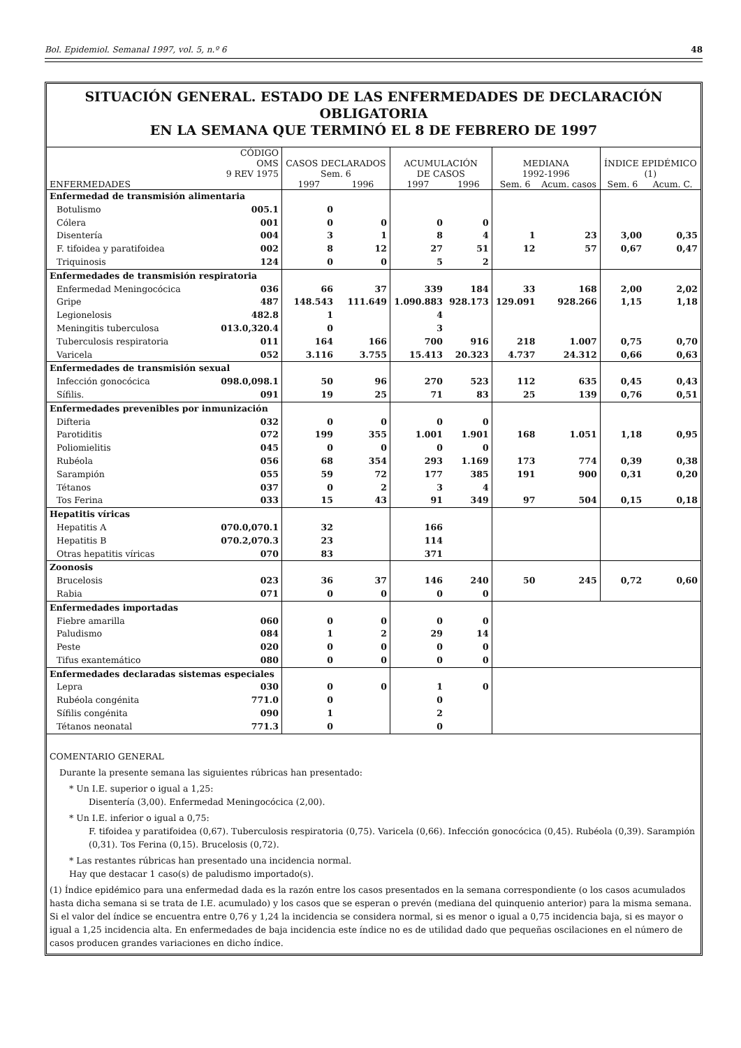Bol. Epidemiol. Semanal 1997, vol. 5, n.º 6 48
SITUACIÓN GENERAL. ESTADO DE LAS ENFERMEDADES DE DECLARACIÓN OBLIGATORIA
EN LA SEMANA QUE TERMINÓ EL 8 DE FEBRERO DE 1997
| ENFERMEDADES | CÓDIGO OMS 9 REV 1975 | CASOS DECLARADOS Sem. 6 | | ACUMULACIÓN DE CASOS | | MEDIANA 1992-1996 | | ÍNDICE EPIDÉMICO (1) | |
| --- | --- | --- | --- | --- | --- | --- | --- | --- | --- |
| | | 1997 | 1996 | 1997 | 1996 | Sem. 6 | Acum. casos | Sem. 6 | Acum. C. |
| Enfermedad de transmisión alimentaria | | | | | | | | | |
| Botulismo | 005.1 | 0 | | | | | | | |
| Cólera | 001 | 0 | 0 | 0 | 0 | | | | |
| Disentería | 004 | 3 | 1 | 8 | 4 | 1 | 23 | 3,00 | 0,35 |
| F. tifoidea y paratifoidea | 002 | 8 | 12 | 27 | 51 | 12 | 57 | 0,67 | 0,47 |
| Triquinosis | 124 | 0 | 0 | 5 | 2 | | | | |
| Enfermedades de transmisión respiratoria | | | | | | | | | |
| Enfermedad Meningocócica | 036 | 66 | 37 | 339 | 184 | 33 | 168 | 2,00 | 2,02 |
| Gripe | 487 | 148.543 | 111.649 | 1.090.883 | 928.173 | 129.091 | 928.266 | 1,15 | 1,18 |
| Legionelosis | 482.8 | 1 | | 4 | | | | | |
| Meningitis tuberculosa | 013.0,320.4 | 0 | | 3 | | | | | |
| Tuberculosis respiratoria | 011 | 164 | 166 | 700 | 916 | 218 | 1.007 | 0,75 | 0,70 |
| Varicela | 052 | 3.116 | 3.755 | 15.413 | 20.323 | 4.737 | 24.312 | 0,66 | 0,63 |
| Enfermedades de transmisión sexual | | | | | | | | | |
| Infección gonocócica | 098.0,098.1 | 50 | 96 | 270 | 523 | 112 | 635 | 0,45 | 0,43 |
| Sífilis. | 091 | 19 | 25 | 71 | 83 | 25 | 139 | 0,76 | 0,51 |
| Enfermedades prevenibles por inmunización | | | | | | | | | |
| Difteria | 032 | 0 | 0 | 0 | 0 | | | | |
| Parotiditis | 072 | 199 | 355 | 1.001 | 1.901 | 168 | 1.051 | 1,18 | 0,95 |
| Poliomielitis | 045 | 0 | 0 | 0 | 0 | | | | |
| Rubéola | 056 | 68 | 354 | 293 | 1.169 | 173 | 774 | 0,39 | 0,38 |
| Sarampión | 055 | 59 | 72 | 177 | 385 | 191 | 900 | 0,31 | 0,20 |
| Tétanos | 037 | 0 | 2 | 3 | 4 | | | | |
| Tos Ferina | 033 | 15 | 43 | 91 | 349 | 97 | 504 | 0,15 | 0,18 |
| Hepatitis víricas | | | | | | | | | |
| Hepatitis A | 070.0,070.1 | 32 | | 166 | | | | | |
| Hepatitis B | 070.2,070.3 | 23 | | 114 | | | | | |
| Otras hepatitis víricas | 070 | 83 | | 371 | | | | | |
| Zoonosis | | | | | | | | | |
| Brucelosis | 023 | 36 | 37 | 146 | 240 | 50 | 245 | 0,72 | 0,60 |
| Rabia | 071 | 0 | 0 | 0 | 0 | | | | |
| Enfermedades importadas | | | | | | | | | |
| Fiebre amarilla | 060 | 0 | 0 | 0 | 0 | | | | |
| Paludismo | 084 | 1 | 2 | 29 | 14 | | | | |
| Peste | 020 | 0 | 0 | 0 | 0 | | | | |
| Tifus exantemático | 080 | 0 | 0 | 0 | 0 | | | | |
| Enfermedades declaradas sistemas especiales | | | | | | | | | |
| Lepra | 030 | 0 | 0 | 1 | 0 | | | | |
| Rubéola congénita | 771.0 | 0 | | 0 | | | | | |
| Sífilis congénita | 090 | 1 | | 2 | | | | | |
| Tétanos neonatal | 771.3 | 0 | | 0 | | | | | |
COMENTARIO GENERAL
Durante la presente semana las siguientes rúbricas han presentado:
* Un I.E. superior o igual a 1,25:
Disentería (3,00). Enfermedad Meningocócica (2,00).
* Un I.E. inferior o igual a 0,75:
F. tifoidea y paratifoidea (0,67). Tuberculosis respiratoria (0,75). Varicela (0,66). Infección gonocócica (0,45). Rubéola (0,39). Sarampión (0,31). Tos Ferina (0,15). Brucelosis (0,72).
* Las restantes rúbricas han presentado una incidencia normal.
Hay que destacar 1 caso(s) de paludismo importado(s).
(1) Índice epidémico para una enfermedad dada es la razón entre los casos presentados en la semana correspondiente (o los casos acumulados hasta dicha semana si se trata de I.E. acumulado) y los casos que se esperan o prevén (mediana del quinquenio anterior) para la misma semana. Si el valor del índice se encuentra entre 0,76 y 1,24 la incidencia se considera normal, si es menor o igual a 0,75 incidencia baja, si es mayor o igual a 1,25 incidencia alta. En enfermedades de baja incidencia este índice no es de utilidad dado que pequeñas oscilaciones en el número de casos producen grandes variaciones en dicho índice.